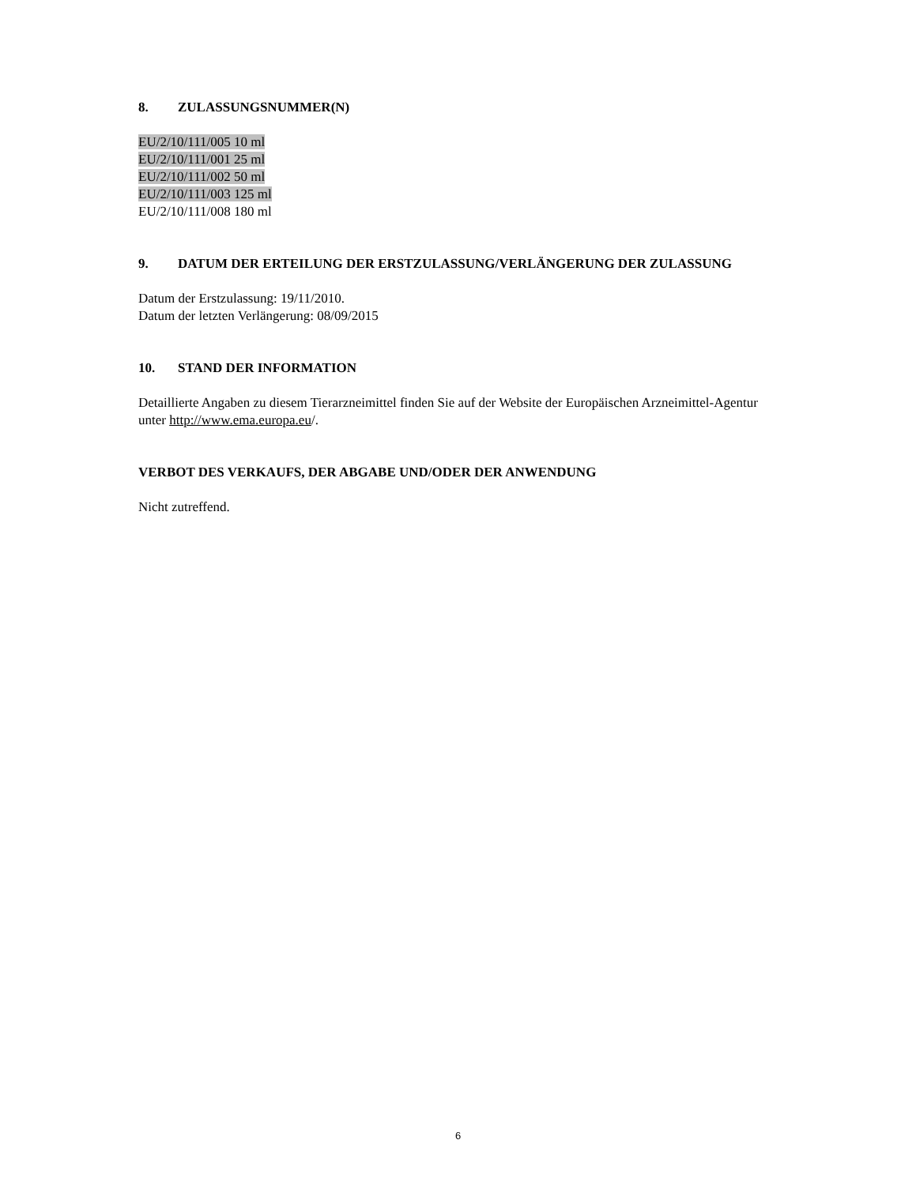8. ZULASSUNGSNUMMER(N)
EU/2/10/111/005 10 ml
EU/2/10/111/001 25 ml
EU/2/10/111/002 50 ml
EU/2/10/111/003 125 ml
EU/2/10/111/008 180 ml
9. DATUM DER ERTEILUNG DER ERSTZULASSUNG/VERLÄNGERUNG DER ZULASSUNG
Datum der Erstzulassung: 19/11/2010.
Datum der letzten Verlängerung: 08/09/2015
10. STAND DER INFORMATION
Detaillierte Angaben zu diesem Tierarzneimittel finden Sie auf der Website der Europäischen Arzneimittel-Agentur unter http://www.ema.europa.eu/.
VERBOT DES VERKAUFS, DER ABGABE UND/ODER DER ANWENDUNG
Nicht zutreffend.
6